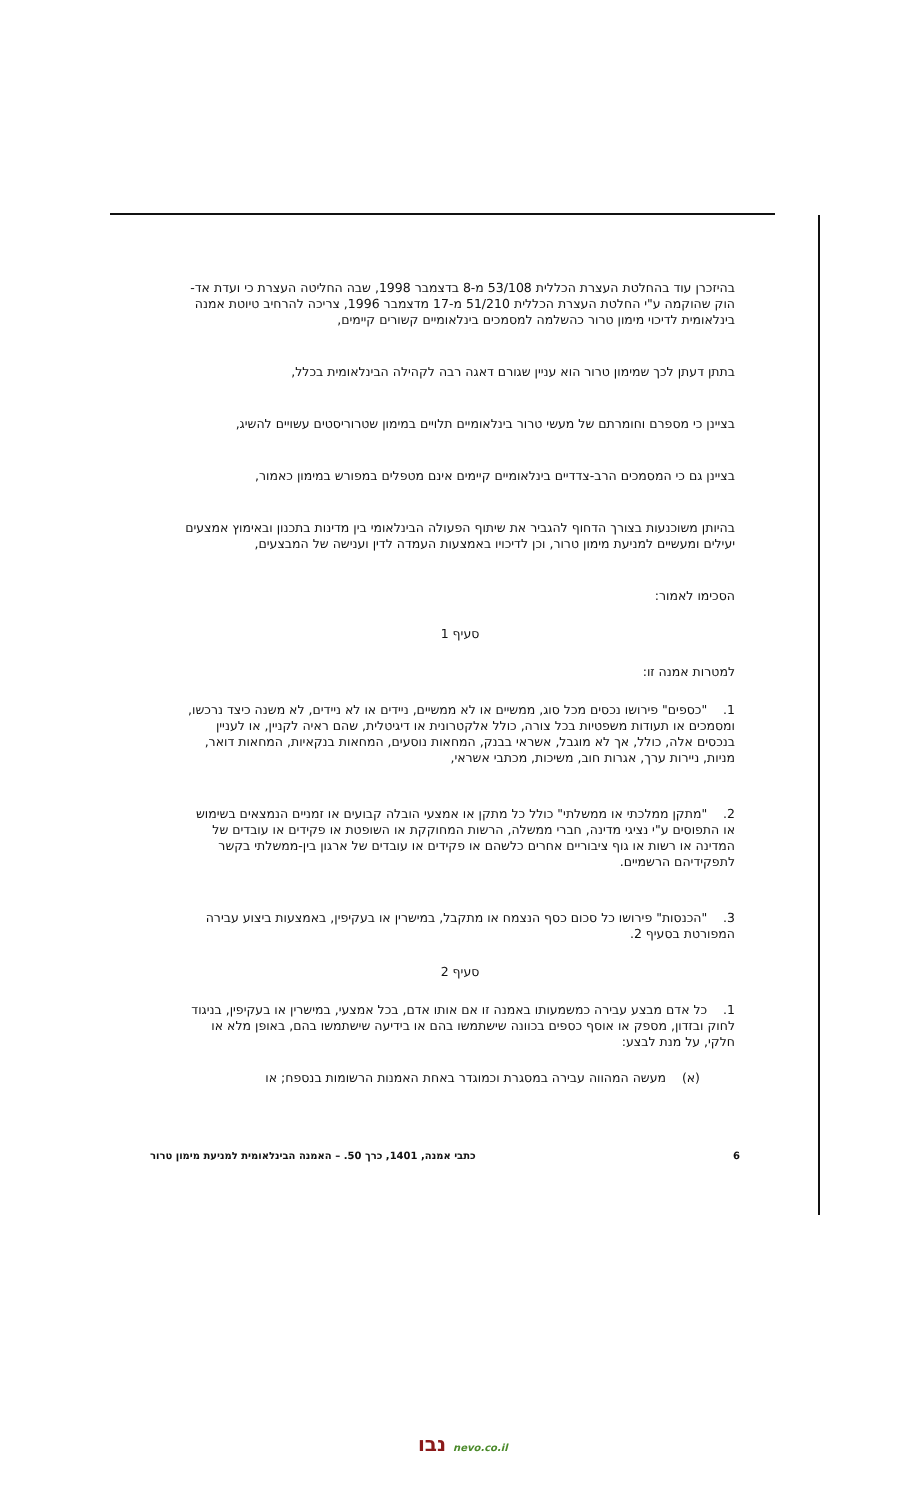בהיזכרן עוד בהחלטת העצרת הכללית 53/108 מ-8 בדצמבר 1998, שבה החליטה העצרת כי ועדת אד-הוק שהוקמה ע"י החלטת העצרת הכללית 51/210 מ-17 מדצמבר 1996, צריכה להרחיב טיוטת אמנה בינלאומית לדיכוי מימון טרור כהשלמה למסמכים בינלאומיים קשורים קיימים,
בתתן דעתן לכך שמימון טרור הוא עניין שגורם דאגה רבה לקהילה הבינלאומית בכלל,
בציינן כי מספרם וחומרתם של מעשי טרור בינלאומיים תלויים במימון שטרוריסטים עשויים להשיג,
בציינן גם כי המסמכים הרב-צדדיים בינלאומיים קיימים אינם מטפלים במפורש במימון כאמור,
בהיותן משוכנעות בצורך הדחוף להגביר את שיתוף הפעולה הבינלאומי בין מדינות בתכנון ובאימוץ אמצעים יעילים ומעשיים למניעת מימון טרור, וכן לדיכויו באמצעות העמדה לדין וענישה של המבצעים,
הסכימו לאמור:
סעיף 1
למטרות אמנה זו:
1. "כספים" פירושו נכסים מכל סוג, ממשיים או לא ממשיים, ניידים או לא ניידים, לא משנה כיצד נרכשו, ומסמכים או תעודות משפטיות בכל צורה, כולל אלקטרונית או דיגיטלית, שהם ראיה לקניין, או לעניין בנכסים אלה, כולל, אך לא מוגבל, אשראי בבנק, המחאות נוסעים, המחאות בנקאיות, המחאות דואר, מניות, ניירות ערך, אגרות חוב, משיכות, מכתבי אשראי,
2. "מתקן ממלכתי או ממשלתי" כולל כל מתקן או אמצעי הובלה קבועים או זמניים הנמצאים בשימוש או התפוסים ע"י נציגי מדינה, חברי ממשלה, הרשות המחוקקת או השופטת או פקידים או עובדים של המדינה או רשות או גוף ציבוריים אחרים כלשהם או פקידים או עובדים של ארגון בין-ממשלתי בקשר לתפקידיהם הרשמיים.
3. "הכנסות" פירושו כל סכום כסף הנצמח או מתקבל, במישרין או בעקיפין, באמצעות ביצוע עבירה המפורטת בסעיף 2.
סעיף 2
1. כל אדם מבצע עבירה כמשמעותו באמנה זו אם אותו אדם, בכל אמצעי, במישרין או בעקיפין, בניגוד לחוק ובזדון, מספק או אוסף כספים בכוונה שישתמשו בהם או בידיעה שישתמשו בהם, באופן מלא או חלקי, על מנת לבצע:
(א) מעשה המהווה עבירה במסגרת וכמוגדר באחת האמנות הרשומות בנספח; או
6 כתבי אמנה, 1401, כרך 50. – האמנה הבינלאומית למניעת מימון טרור
נבו nevo.co.il